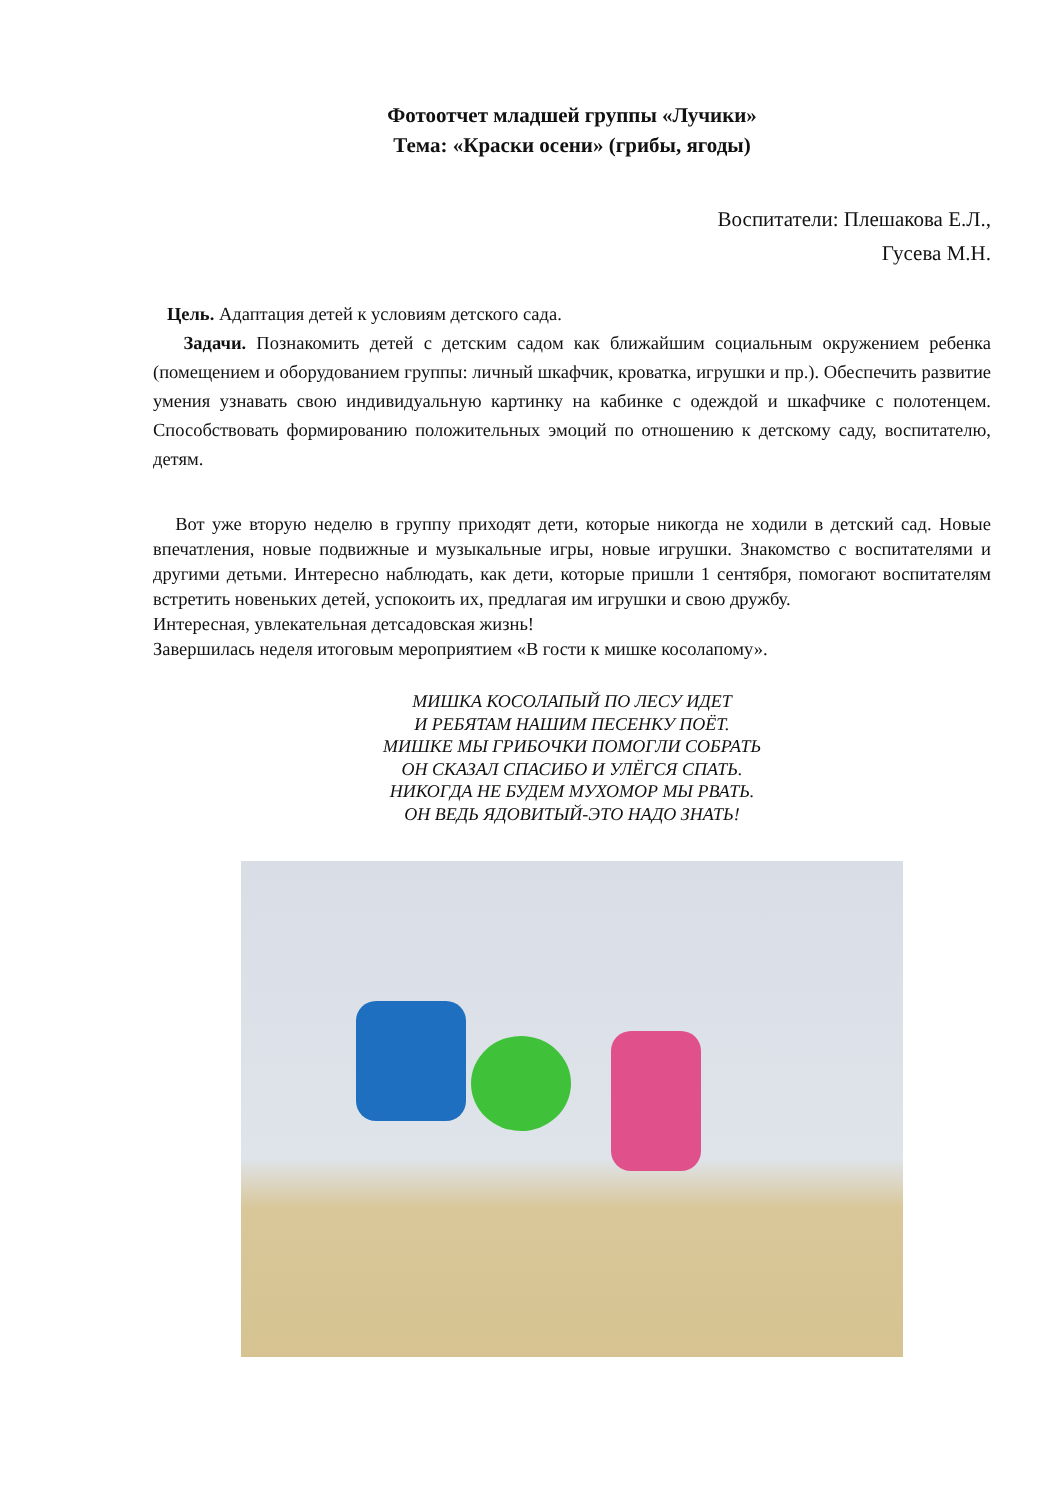Фотоотчет младшей группы «Лучики»
Тема: «Краски осени» (грибы, ягоды)
Воспитатели: Плешакова Е.Л.,
Гусева М.Н.
Цель. Адаптация детей к условиям детского сада.
Задачи. Познакомить детей с детским садом как ближайшим социальным окружением ребенка (помещением и оборудованием группы: личный шкафчик, кроватка, игрушки и пр.). Обеспечить развитие умения узнавать свою индивидуальную картинку на кабинке с одеждой и шкафчике с полотенцем. Способствовать формированию положительных эмоций по отношению к детскому саду, воспитателю, детям.
Вот уже вторую неделю в группу приходят дети, которые никогда не ходили в детский сад. Новые впечатления, новые подвижные и музыкальные игры, новые игрушки. Знакомство с воспитателями и другими детьми. Интересно наблюдать, как дети, которые пришли 1 сентября, помогают воспитателям встретить новеньких детей, успокоить их, предлагая им игрушки и свою дружбу.
Интересная, увлекательная детсадовская жизнь!
Завершилась неделя итоговым мероприятием «В гости к мишке косолапому».
МИШКА КОСОЛАПЫЙ ПО ЛЕСУ ИДЕТ
И РЕБЯТАМ НАШИМ ПЕСЕНКУ ПОЁТ.
МИШКЕ МЫ ГРИБОЧКИ ПОМОГЛИ СОБРАТЬ
ОН СКАЗАЛ СПАСИБО И УЛЁГСЯ СПАТЬ.
НИКОГДА НЕ БУДЕМ МУХОМОР МЫ РВАТЬ.
ОН ВЕДЬ ЯДОВИТЫЙ-ЭТО НАДО ЗНАТЬ!